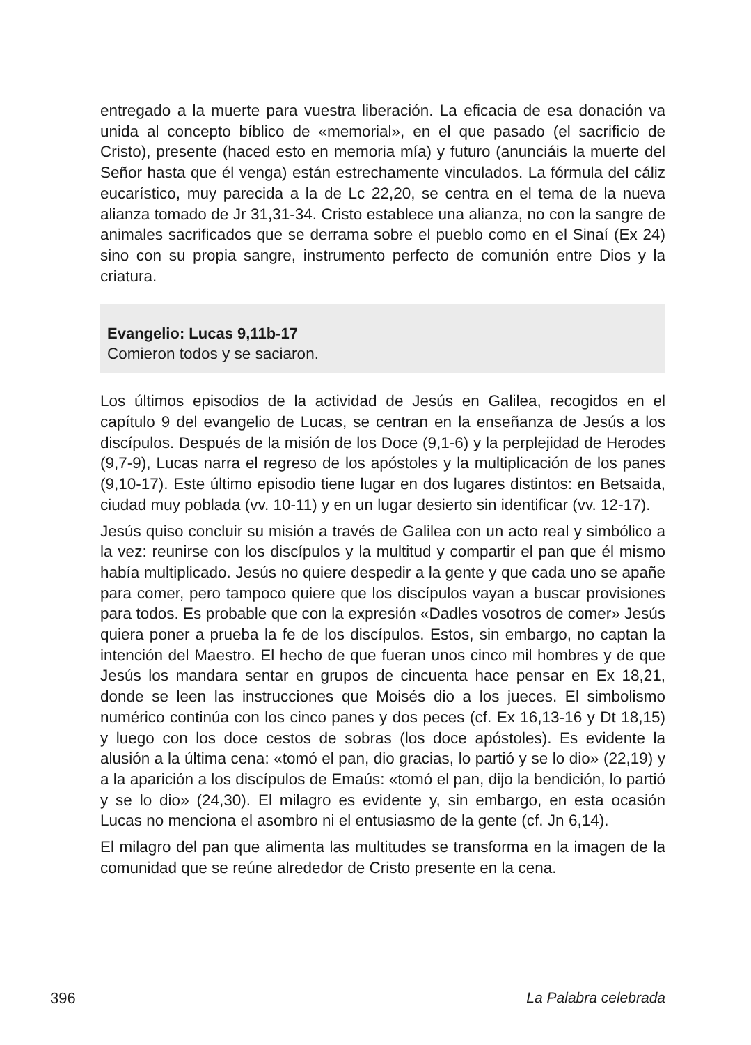entregado a la muerte para vuestra liberación. La eficacia de esa donación va unida al concepto bíblico de «memorial», en el que pasado (el sacrificio de Cristo), presente (haced esto en memoria mía) y futuro (anunciáis la muerte del Señor hasta que él venga) están estrechamente vinculados. La fórmula del cáliz eucarístico, muy parecida a la de Lc 22,20, se centra en el tema de la nueva alianza tomado de Jr 31,31-34. Cristo establece una alianza, no con la sangre de animales sacrificados que se derrama sobre el pueblo como en el Sinaí (Ex 24) sino con su propia sangre, instrumento perfecto de comunión entre Dios y la criatura.
Evangelio: Lucas 9,11b-17
Comieron todos y se saciaron.
Los últimos episodios de la actividad de Jesús en Galilea, recogidos en el capítulo 9 del evangelio de Lucas, se centran en la enseñanza de Jesús a los discípulos. Después de la misión de los Doce (9,1-6) y la perplejidad de Herodes (9,7-9), Lucas narra el regreso de los apóstoles y la multiplicación de los panes (9,10-17). Este último episodio tiene lugar en dos lugares distintos: en Betsaida, ciudad muy poblada (vv. 10-11) y en un lugar desierto sin identificar (vv. 12-17).
Jesús quiso concluir su misión a través de Galilea con un acto real y simbólico a la vez: reunirse con los discípulos y la multitud y compartir el pan que él mismo había multiplicado. Jesús no quiere despedir a la gente y que cada uno se apañe para comer, pero tampoco quiere que los discípulos vayan a buscar provisiones para todos. Es probable que con la expresión «Dadles vosotros de comer» Jesús quiera poner a prueba la fe de los discípulos. Estos, sin embargo, no captan la intención del Maestro. El hecho de que fueran unos cinco mil hombres y de que Jesús los mandara sentar en grupos de cincuenta hace pensar en Ex 18,21, donde se leen las instrucciones que Moisés dio a los jueces. El simbolismo numérico continúa con los cinco panes y dos peces (cf. Ex 16,13-16 y Dt 18,15) y luego con los doce cestos de sobras (los doce apóstoles). Es evidente la alusión a la última cena: «tomó el pan, dio gracias, lo partió y se lo dio» (22,19) y a la aparición a los discípulos de Emaús: «tomó el pan, dijo la bendición, lo partió y se lo dio» (24,30). El milagro es evidente y, sin embargo, en esta ocasión Lucas no menciona el asombro ni el entusiasmo de la gente (cf. Jn 6,14).
El milagro del pan que alimenta las multitudes se transforma en la imagen de la comunidad que se reúne alrededor de Cristo presente en la cena.
396 La Palabra celebrada